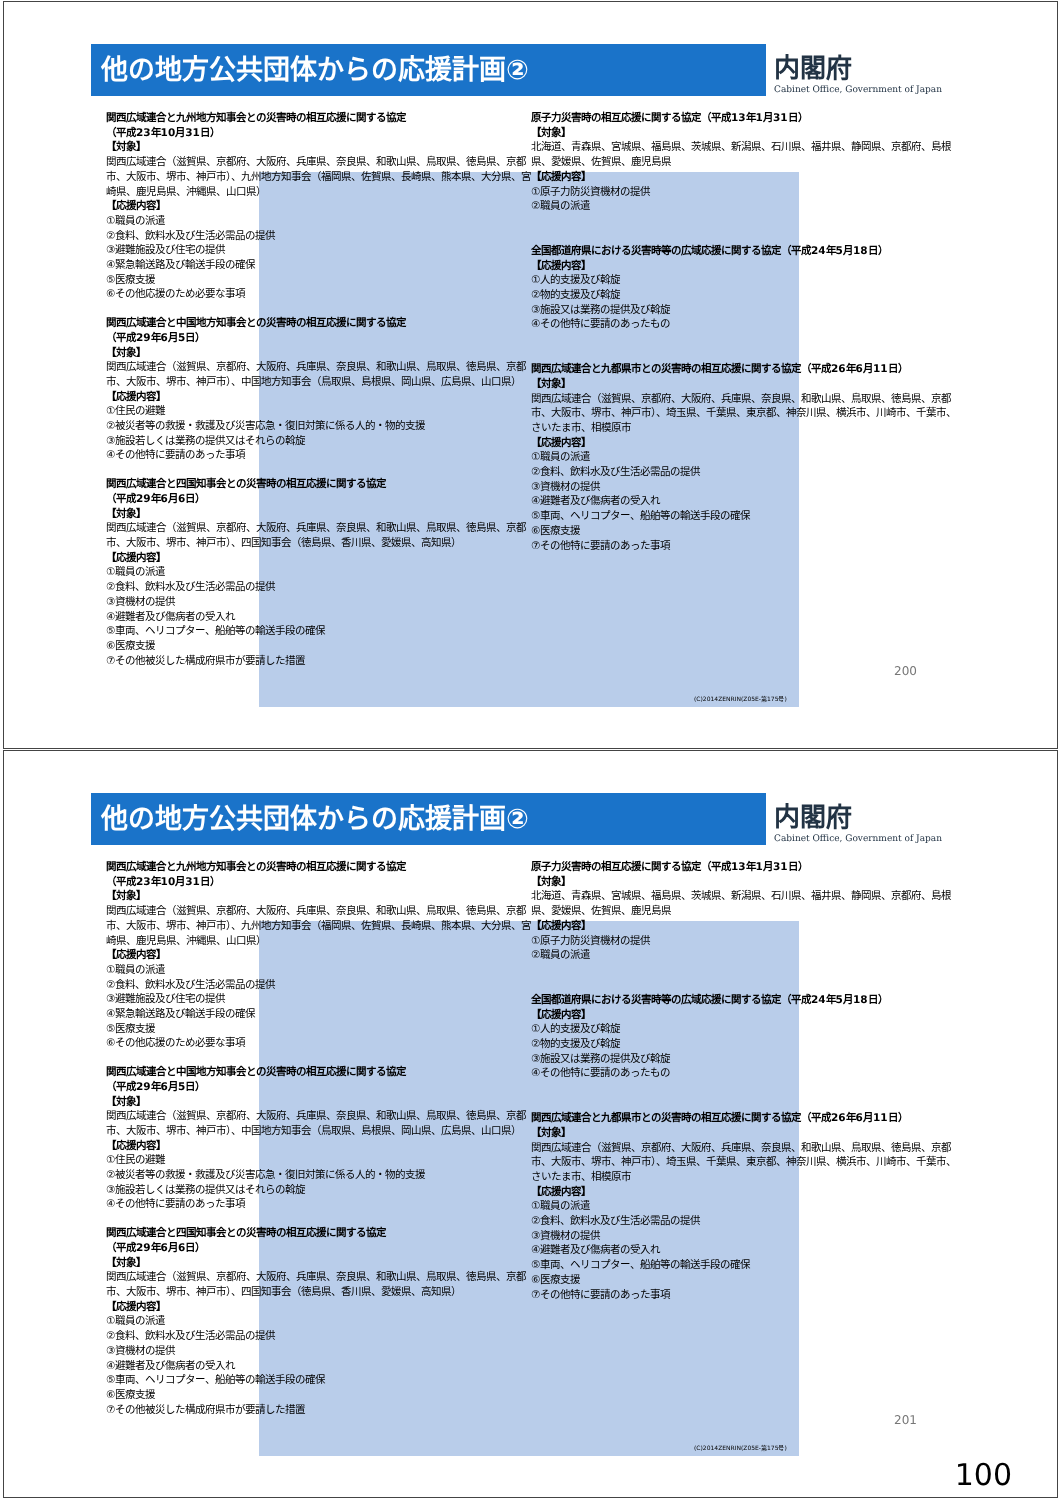他の地方公共団体からの応援計画②
内閣府
Cabinet Office, Government of Japan
関西広域連合と九州地方知事会との災害時の相互応援に関する協定
（平成23年10月31日）
【対象】
関西広域連合（滋賀県、京都府、大阪府、兵庫県、奈良県、和歌山県、鳥取県、徳島県、京都市、大阪市、堺市、神戸市）、九州地方知事会（福岡県、佐賀県、長崎県、熊本県、大分県、宮崎県、鹿児島県、沖縄県、山口県）
【応援内容】
①職員の派遣
②食料、飲料水及び生活必需品の提供
③避難施設及び住宅の提供
④緊急輸送路及び輸送手段の確保
⑤医療支援
⑥その他応援のため必要な事項
関西広域連合と中国地方知事会との災害時の相互応援に関する協定
（平成29年6月5日）
【対象】
関西広域連合（滋賀県、京都府、大阪府、兵庫県、奈良県、和歌山県、鳥取県、徳島県、京都市、大阪市、堺市、神戸市）、中国地方知事会（鳥取県、島根県、岡山県、広島県、山口県）
【応援内容】
①住民の避難
②被災者等の救援・救護及び災害応急・復旧対策に係る人的・物的支援
③施設若しくは業務の提供又はそれらの斡旋
④その他特に要請のあった事項
関西広域連合と四国知事会との災害時の相互応援に関する協定
（平成29年6月6日）
【対象】
関西広域連合（滋賀県、京都府、大阪府、兵庫県、奈良県、和歌山県、鳥取県、徳島県、京都市、大阪市、堺市、神戸市）、四国知事会（徳島県、香川県、愛媛県、高知県）
【応援内容】
①職員の派遣
②食料、飲料水及び生活必需品の提供
③資機材の提供
④避難者及び傷病者の受入れ
⑤車両、ヘリコプター、船舶等の輸送手段の確保
⑥医療支援
⑦その他被災した構成府県市が要請した措置
原子力災害時の相互応援に関する協定（平成13年1月31日）
【対象】
北海道、青森県、宮城県、福島県、茨城県、新潟県、石川県、福井県、静岡県、京都府、島根県、愛媛県、佐賀県、鹿児島県
【応援内容】
①原子力防災資機材の提供
②職員の派遣
全国都道府県における災害時等の広域応援に関する協定（平成24年5月18日）
【応援内容】
①人的支援及び斡旋
②物的支援及び斡旋
③施設又は業務の提供及び斡旋
④その他特に要請のあったもの
関西広域連合と九都県市との災害時の相互応援に関する協定（平成26年6月11日）
【対象】
関西広域連合（滋賀県、京都府、大阪府、兵庫県、奈良県、和歌山県、鳥取県、徳島県、京都市、大阪市、堺市、神戸市）、埼玉県、千葉県、東京都、神奈川県、横浜市、川崎市、千葉市、さいたま市、相模原市
【応援内容】
①職員の派遣
②食料、飲料水及び生活必需品の提供
③資機材の提供
④避難者及び傷病者の受入れ
⑤車両、ヘリコプター、船舶等の輸送手段の確保
⑥医療支援
⑦その他特に要請のあった事項
200
(C)2014ZENRIN(Z05E-第175号)
他の地方公共団体からの応援計画②
内閣府
Cabinet Office, Government of Japan
関西広域連合と九州地方知事会との災害時の相互応援に関する協定
（平成23年10月31日）
【対象】
関西広域連合（滋賀県、京都府、大阪府、兵庫県、奈良県、和歌山県、鳥取県、徳島県、京都市、大阪市、堺市、神戸市）、九州地方知事会（福岡県、佐賀県、長崎県、熊本県、大分県、宮崎県、鹿児島県、沖縄県、山口県）
【応援内容】
①職員の派遣
②食料、飲料水及び生活必需品の提供
③避難施設及び住宅の提供
④緊急輸送路及び輸送手段の確保
⑤医療支援
⑥その他応援のため必要な事項
関西広域連合と中国地方知事会との災害時の相互応援に関する協定
（平成29年6月5日）
【対象】
関西広域連合（滋賀県、京都府、大阪府、兵庫県、奈良県、和歌山県、鳥取県、徳島県、京都市、大阪市、堺市、神戸市）、中国地方知事会（鳥取県、島根県、岡山県、広島県、山口県）
【応援内容】
①住民の避難
②被災者等の救援・救護及び災害応急・復旧対策に係る人的・物的支援
③施設若しくは業務の提供又はそれらの斡旋
④その他特に要請のあった事項
関西広域連合と四国知事会との災害時の相互応援に関する協定
（平成29年6月6日）
【対象】
関西広域連合（滋賀県、京都府、大阪府、兵庫県、奈良県、和歌山県、鳥取県、徳島県、京都市、大阪市、堺市、神戸市）、四国知事会（徳島県、香川県、愛媛県、高知県）
【応援内容】
①職員の派遣
②食料、飲料水及び生活必需品の提供
③資機材の提供
④避難者及び傷病者の受入れ
⑤車両、ヘリコプター、船舶等の輸送手段の確保
⑥医療支援
⑦その他被災した構成府県市が要請した措置
原子力災害時の相互応援に関する協定（平成13年1月31日）
【対象】
北海道、青森県、宮城県、福島県、茨城県、新潟県、石川県、福井県、静岡県、京都府、島根県、愛媛県、佐賀県、鹿児島県
【応援内容】
①原子力防災資機材の提供
②職員の派遣
全国都道府県における災害時等の広域応援に関する協定（平成24年5月18日）
【応援内容】
①人的支援及び斡旋
②物的支援及び斡旋
③施設又は業務の提供及び斡旋
④その他特に要請のあったもの
関西広域連合と九都県市との災害時の相互応援に関する協定（平成26年6月11日）
【対象】
関西広域連合（滋賀県、京都府、大阪府、兵庫県、奈良県、和歌山県、鳥取県、徳島県、京都市、大阪市、堺市、神戸市）、埼玉県、千葉県、東京都、神奈川県、横浜市、川崎市、千葉市、さいたま市、相模原市
【応援内容】
①職員の派遣
②食料、飲料水及び生活必需品の提供
③資機材の提供
④避難者及び傷病者の受入れ
⑤車両、ヘリコプター、船舶等の輸送手段の確保
⑥医療支援
⑦その他特に要請のあった事項
201
(C)2014ZENRIN(Z05E-第175号)
100